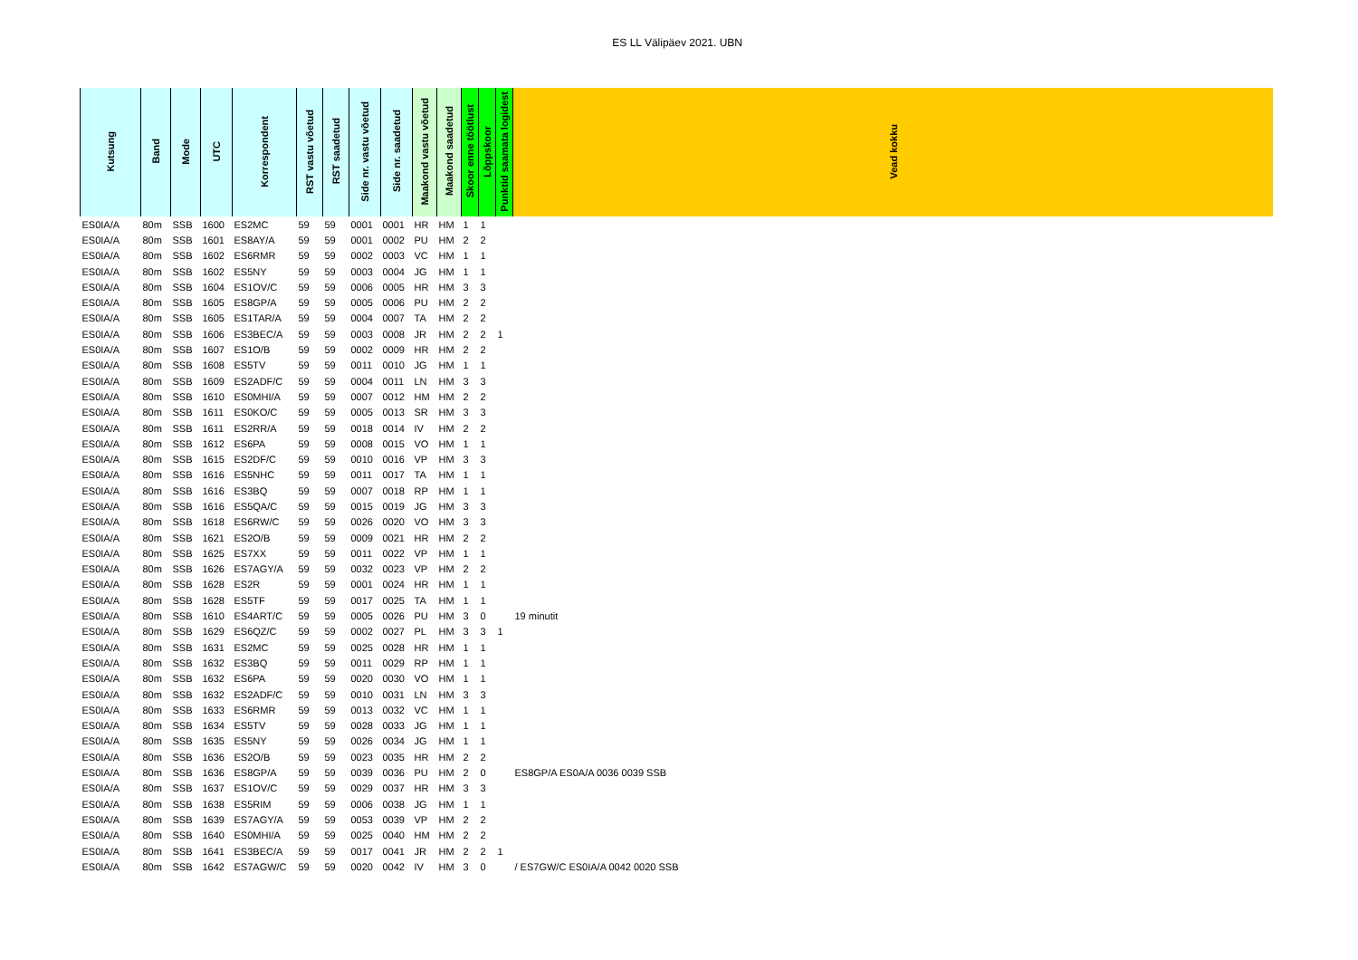ES LL Välipäev 2021. UBN
| Kutsung | Band | Mode | UTC | Korrespondent | RST vastu võetud | RST saadetud | Side nr. vastu võetud | Side nr. saadetud | Maakond vastu võetud | Maakond saadetud | Skoor enne töötlust | Lõppskoor | Punktid saamata logidest | Vead kokku |
| --- | --- | --- | --- | --- | --- | --- | --- | --- | --- | --- | --- | --- | --- | --- |
| ES0IA/A | 80m | SSB | 1600 | ES2MC | 59 | 59 | 0001 | 0001 | HR | HM | 1 | 1 | | |
| ES0IA/A | 80m | SSB | 1601 | ES8AY/A | 59 | 59 | 0001 | 0002 | PU | HM | 2 | 2 | | |
| ES0IA/A | 80m | SSB | 1602 | ES6RMR | 59 | 59 | 0002 | 0003 | VC | HM | 1 | 1 | | |
| ES0IA/A | 80m | SSB | 1602 | ES5NY | 59 | 59 | 0003 | 0004 | JG | HM | 1 | 1 | | |
| ES0IA/A | 80m | SSB | 1604 | ES1OV/C | 59 | 59 | 0006 | 0005 | HR | HM | 3 | 3 | | |
| ES0IA/A | 80m | SSB | 1605 | ES8GP/A | 59 | 59 | 0005 | 0006 | PU | HM | 2 | 2 | | |
| ES0IA/A | 80m | SSB | 1605 | ES1TAR/A | 59 | 59 | 0004 | 0007 | TA | HM | 2 | 2 | | |
| ES0IA/A | 80m | SSB | 1606 | ES3BEC/A | 59 | 59 | 0003 | 0008 | JR | HM | 2 | 2 | 1 | |
| ES0IA/A | 80m | SSB | 1607 | ES1O/B | 59 | 59 | 0002 | 0009 | HR | HM | 2 | 2 | | |
| ES0IA/A | 80m | SSB | 1608 | ES5TV | 59 | 59 | 0011 | 0010 | JG | HM | 1 | 1 | | |
| ES0IA/A | 80m | SSB | 1609 | ES2ADF/C | 59 | 59 | 0004 | 0011 | LN | HM | 3 | 3 | | |
| ES0IA/A | 80m | SSB | 1610 | ES0MHI/A | 59 | 59 | 0007 | 0012 | HM | HM | 2 | 2 | | |
| ES0IA/A | 80m | SSB | 1611 | ES0KO/C | 59 | 59 | 0005 | 0013 | SR | HM | 3 | 3 | | |
| ES0IA/A | 80m | SSB | 1611 | ES2RR/A | 59 | 59 | 0018 | 0014 | IV | HM | 2 | 2 | | |
| ES0IA/A | 80m | SSB | 1612 | ES6PA | 59 | 59 | 0008 | 0015 | VO | HM | 1 | 1 | | |
| ES0IA/A | 80m | SSB | 1615 | ES2DF/C | 59 | 59 | 0010 | 0016 | VP | HM | 3 | 3 | | |
| ES0IA/A | 80m | SSB | 1616 | ES5NHC | 59 | 59 | 0011 | 0017 | TA | HM | 1 | 1 | | |
| ES0IA/A | 80m | SSB | 1616 | ES3BQ | 59 | 59 | 0007 | 0018 | RP | HM | 1 | 1 | | |
| ES0IA/A | 80m | SSB | 1616 | ES5QA/C | 59 | 59 | 0015 | 0019 | JG | HM | 3 | 3 | | |
| ES0IA/A | 80m | SSB | 1618 | ES6RW/C | 59 | 59 | 0026 | 0020 | VO | HM | 3 | 3 | | |
| ES0IA/A | 80m | SSB | 1621 | ES2O/B | 59 | 59 | 0009 | 0021 | HR | HM | 2 | 2 | | |
| ES0IA/A | 80m | SSB | 1625 | ES7XX | 59 | 59 | 0011 | 0022 | VP | HM | 1 | 1 | | |
| ES0IA/A | 80m | SSB | 1626 | ES7AGY/A | 59 | 59 | 0032 | 0023 | VP | HM | 2 | 2 | | |
| ES0IA/A | 80m | SSB | 1628 | ES2R | 59 | 59 | 0001 | 0024 | HR | HM | 1 | 1 | | |
| ES0IA/A | 80m | SSB | 1628 | ES5TF | 59 | 59 | 0017 | 0025 | TA | HM | 1 | 1 | | |
| ES0IA/A | 80m | SSB | 1610 | ES4ART/C | 59 | 59 | 0005 | 0026 | PU | HM | 3 | 0 | | 19 minutit |
| ES0IA/A | 80m | SSB | 1629 | ES6QZ/C | 59 | 59 | 0002 | 0027 | PL | HM | 3 | 3 | 1 | |
| ES0IA/A | 80m | SSB | 1631 | ES2MC | 59 | 59 | 0025 | 0028 | HR | HM | 1 | 1 | | |
| ES0IA/A | 80m | SSB | 1632 | ES3BQ | 59 | 59 | 0011 | 0029 | RP | HM | 1 | 1 | | |
| ES0IA/A | 80m | SSB | 1632 | ES6PA | 59 | 59 | 0020 | 0030 | VO | HM | 1 | 1 | | |
| ES0IA/A | 80m | SSB | 1632 | ES2ADF/C | 59 | 59 | 0010 | 0031 | LN | HM | 3 | 3 | | |
| ES0IA/A | 80m | SSB | 1633 | ES6RMR | 59 | 59 | 0013 | 0032 | VC | HM | 1 | 1 | | |
| ES0IA/A | 80m | SSB | 1634 | ES5TV | 59 | 59 | 0028 | 0033 | JG | HM | 1 | 1 | | |
| ES0IA/A | 80m | SSB | 1635 | ES5NY | 59 | 59 | 0026 | 0034 | JG | HM | 1 | 1 | | |
| ES0IA/A | 80m | SSB | 1636 | ES2O/B | 59 | 59 | 0023 | 0035 | HR | HM | 2 | 2 | | |
| ES0IA/A | 80m | SSB | 1636 | ES8GP/A | 59 | 59 | 0039 | 0036 | PU | HM | 2 | 0 | | ES8GP/A ES0A/A 0036 0039 SSB |
| ES0IA/A | 80m | SSB | 1637 | ES1OV/C | 59 | 59 | 0029 | 0037 | HR | HM | 3 | 3 | | |
| ES0IA/A | 80m | SSB | 1638 | ES5RIM | 59 | 59 | 0006 | 0038 | JG | HM | 1 | 1 | | |
| ES0IA/A | 80m | SSB | 1639 | ES7AGY/A | 59 | 59 | 0053 | 0039 | VP | HM | 2 | 2 | | |
| ES0IA/A | 80m | SSB | 1640 | ES0MHI/A | 59 | 59 | 0025 | 0040 | HM | HM | 2 | 2 | | |
| ES0IA/A | 80m | SSB | 1641 | ES3BEC/A | 59 | 59 | 0017 | 0041 | JR | HM | 2 | 2 | 1 | |
| ES0IA/A | 80m | SSB | 1642 | ES7AGW/C | 59 | 59 | 0020 | 0042 | IV | HM | 3 | 0 | | / ES7GW/C ES0IA/A 0042 0020 SSB |